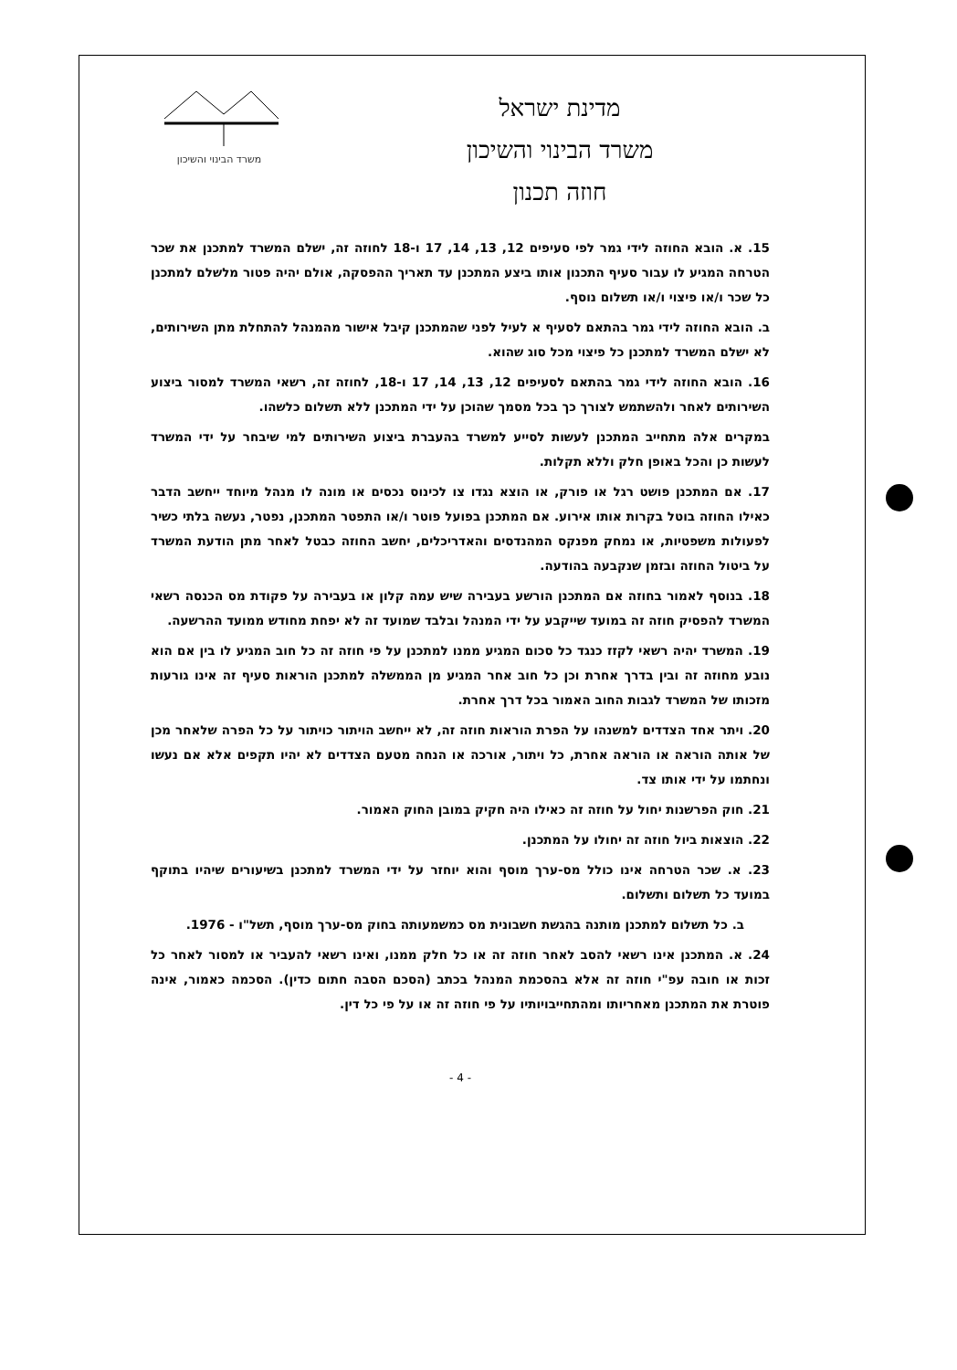מדינת ישראל
משרד הבינוי והשיכון
חוזה תכנון
משרד הבינוי והשיכון
15. א. הובא החוזה לידי גמר לפי סעיפים 12, 13, 14, 17 ו-18 לחוזה זה, ישלם המשרד למתכנן את שכר הטרחה המגיע לו עבור סעיף התכנון אותו ביצע המתכנן עד תאריך ההפסקה, אולם יהיה פטור מלשלם למתכנן כל שכר ו/או פיצוי ו/או תשלום נוסף.
ב. הובא החוזה לידי גמר בהתאם לסעיף א לעיל לפני שהמתכנן קיבל אישור מהמנהל להתחלת מתן השירותים, לא ישלם המשרד למתכנן כל פיצוי מכל סוג שהוא.
16. הובא החוזה לידי גמר בהתאם לסעיפים 12, 13, 14, 17 ו-18, לחוזה זה, רשאי המשרד למסור ביצוע השירותים לאחר ולהשתמש לצורך כך בכל מסמך שהוכן על ידי המתכנן ללא תשלום כלשהו.
במקרים אלה מתחייב המתכנן לעשות לסייע למשרד בהעברת ביצוע השירותים למי שיבחר על ידי המשרד לעשות כן והכל באופן חלק וללא תקלות.
17. אם המתכנן פושט רגל או פורק, או הוצא נגדו צו לכינוס נכסים או מונה לו מנהל מיוחד ייחשב הדבר כאילו החוזה בוטל בקרות אותו אירוע. אם המתכנן בפועל פוטר ו/או התפטר המתכנן, נפטר, נעשה בלתי כשיר לפעולות משפטיות, או נמחק מפנקס המהנדסים והאדריכלים, יחשב החוזה כבטל לאחר מתן הודעת המשרד על ביטול החוזה ובזמן שנקבעה בהודעה.
18. בנוסף לאמור בחוזה אם המתכנן הורשע בעבירה שיש עמה קלון או בעבירה על פקודת מס הכנסה רשאי המשרד להפסיק חוזה זה במועד שייקבע על ידי המנהל ובלבד שמועד זה לא יפחת מחודש ממועד ההרשעה.
19. המשרד יהיה רשאי לקזז כנגד כל סכום המגיע ממנו למתכנן על פי חוזה זה כל חוב המגיע לו בין אם הוא נובע מחוזה זה ובין בדרך אחרת וכן כל חוב אחר המגיע מן הממשלה למתכנן הוראות סעיף זה אינו גורעות מזכותו של המשרד לגבות החוב האמור בכל דרך אחרת.
20. ויתר אחד הצדדים למשנהו על הפרת הוראות חוזה זה, לא ייחשב הויתור כויתור על כל הפרה שלאחר מכן של אותה הוראה או הוראה אחרת, כל ויתור, אורכה או הנחה מטעם הצדדים לא יהיו תקפים אלא אם נעשו ונחתמו על ידי אותו צד.
21. חוק הפרשנות יחול על חוזה זה כאילו היה חקיק במובן החוק האמור.
22. הוצאות ביול חוזה זה יחולו על המתכנן.
23. א. שכר הטרחה אינו כולל מס-ערך מוסף והוא יוחזר על ידי המשרד למתכנן בשיעורים שיהיו בתוקף במועד כל תשלום ותשלום.
ב. כל תשלום למתכנן מותנה בהגשת חשבונית מס כמשמעותה בחוק מס-ערך מוסף, תשל"ו - 1976.
24. א. המתכנן אינו רשאי להסב לאחר חוזה זה או כל חלק ממנו, ואינו רשאי להעביר או למסור לאחר כל זכות או חובה עפ"י חוזה זה אלא בהסכמת המנהל בכתב (הסכם הסבה חתום כדין). הסכמה כאמור, אינה פוטרת את המתכנן מאחריותו ומהתחייבויותיו על פי חוזה זה או על פי כל דין.
- 4 -